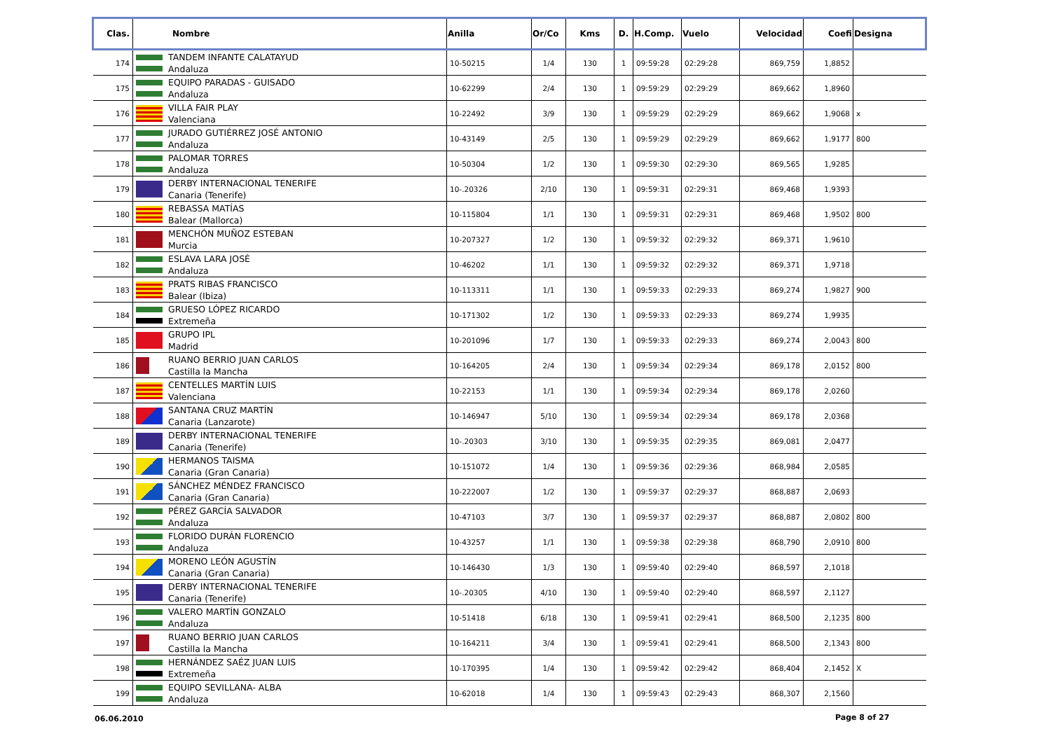| Clas. | Nombre | Anilla | Or/Co | Kms | D. | H.Comp. | Vuelo | Velocidad | Coefi | Designa |
| --- | --- | --- | --- | --- | --- | --- | --- | --- | --- | --- |
| 174 | TANDEM INFANTE CALATAYUD Andaluza | 10-50215 | 1/4 | 130 | 1 | 09:59:28 | 02:29:28 | 869,759 | 1,8852 | |
| 175 | EQUIPO PARADAS - GUISADO Andaluza | 10-62299 | 2/4 | 130 | 1 | 09:59:29 | 02:29:29 | 869,662 | 1,8960 | |
| 176 | VILLA FAIR PLAY Valenciana | 10-22492 | 3/9 | 130 | 1 | 09:59:29 | 02:29:29 | 869,662 | 1,9068 | x |
| 177 | JURADO GUTIÉRREZ JOSÉ ANTONIO Andaluza | 10-43149 | 2/5 | 130 | 1 | 09:59:29 | 02:29:29 | 869,662 | 1,9177 | 800 |
| 178 | PALOMAR TORRES Andaluza | 10-50304 | 1/2 | 130 | 1 | 09:59:30 | 02:29:30 | 869,565 | 1,9285 | |
| 179 | DERBY INTERNACIONAL TENERIFE Canaria (Tenerife) | 10-.20326 | 2/10 | 130 | 1 | 09:59:31 | 02:29:31 | 869,468 | 1,9393 | |
| 180 | REBASSA MATÍAS Balear (Mallorca) | 10-115804 | 1/1 | 130 | 1 | 09:59:31 | 02:29:31 | 869,468 | 1,9502 | 800 |
| 181 | MENCHÓN MUÑOZ ESTEBAN Murcia | 10-207327 | 1/2 | 130 | 1 | 09:59:32 | 02:29:32 | 869,371 | 1,9610 | |
| 182 | ESLAVA LARA JOSÉ Andaluza | 10-46202 | 1/1 | 130 | 1 | 09:59:32 | 02:29:32 | 869,371 | 1,9718 | |
| 183 | PRATS RIBAS FRANCISCO Balear (Ibiza) | 10-113311 | 1/1 | 130 | 1 | 09:59:33 | 02:29:33 | 869,274 | 1,9827 | 900 |
| 184 | GRUESO LÓPEZ RICARDO Extremeña | 10-171302 | 1/2 | 130 | 1 | 09:59:33 | 02:29:33 | 869,274 | 1,9935 | |
| 185 | GRUPO IPL Madrid | 10-201096 | 1/7 | 130 | 1 | 09:59:33 | 02:29:33 | 869,274 | 2,0043 | 800 |
| 186 | RUANO BERRIO JUAN CARLOS Castilla la Mancha | 10-164205 | 2/4 | 130 | 1 | 09:59:34 | 02:29:34 | 869,178 | 2,0152 | 800 |
| 187 | CENTELLES MARTÍN LUIS Valenciana | 10-22153 | 1/1 | 130 | 1 | 09:59:34 | 02:29:34 | 869,178 | 2,0260 | |
| 188 | SANTANA CRUZ MARTÍN Canaria (Lanzarote) | 10-146947 | 5/10 | 130 | 1 | 09:59:34 | 02:29:34 | 869,178 | 2,0368 | |
| 189 | DERBY INTERNACIONAL TENERIFE Canaria (Tenerife) | 10-.20303 | 3/10 | 130 | 1 | 09:59:35 | 02:29:35 | 869,081 | 2,0477 | |
| 190 | HERMANOS TAISMA Canaria (Gran Canaria) | 10-151072 | 1/4 | 130 | 1 | 09:59:36 | 02:29:36 | 868,984 | 2,0585 | |
| 191 | SÁNCHEZ MÉNDEZ FRANCISCO Canaria (Gran Canaria) | 10-222007 | 1/2 | 130 | 1 | 09:59:37 | 02:29:37 | 868,887 | 2,0693 | |
| 192 | PÉREZ GARCÍA SALVADOR Andaluza | 10-47103 | 3/7 | 130 | 1 | 09:59:37 | 02:29:37 | 868,887 | 2,0802 | 800 |
| 193 | FLORIDO DURÁN FLORENCIO Andaluza | 10-43257 | 1/1 | 130 | 1 | 09:59:38 | 02:29:38 | 868,790 | 2,0910 | 800 |
| 194 | MORENO LEÓN AGUSTÍN Canaria (Gran Canaria) | 10-146430 | 1/3 | 130 | 1 | 09:59:40 | 02:29:40 | 868,597 | 2,1018 | |
| 195 | DERBY INTERNACIONAL TENERIFE Canaria (Tenerife) | 10-.20305 | 4/10 | 130 | 1 | 09:59:40 | 02:29:40 | 868,597 | 2,1127 | |
| 196 | VALERO MARTÍN GONZALO Andaluza | 10-51418 | 6/18 | 130 | 1 | 09:59:41 | 02:29:41 | 868,500 | 2,1235 | 800 |
| 197 | RUANO BERRIO JUAN CARLOS Castilla la Mancha | 10-164211 | 3/4 | 130 | 1 | 09:59:41 | 02:29:41 | 868,500 | 2,1343 | 800 |
| 198 | HERNÁNDEZ SAÉZ JUAN LUIS Extremeña | 10-170395 | 1/4 | 130 | 1 | 09:59:42 | 02:29:42 | 868,404 | 2,1452 | X |
| 199 | EQUIPO SEVILLANA- ALBA Andaluza | 10-62018 | 1/4 | 130 | 1 | 09:59:43 | 02:29:43 | 868,307 | 2,1560 | |
06.06.2010 Page 8 of 27